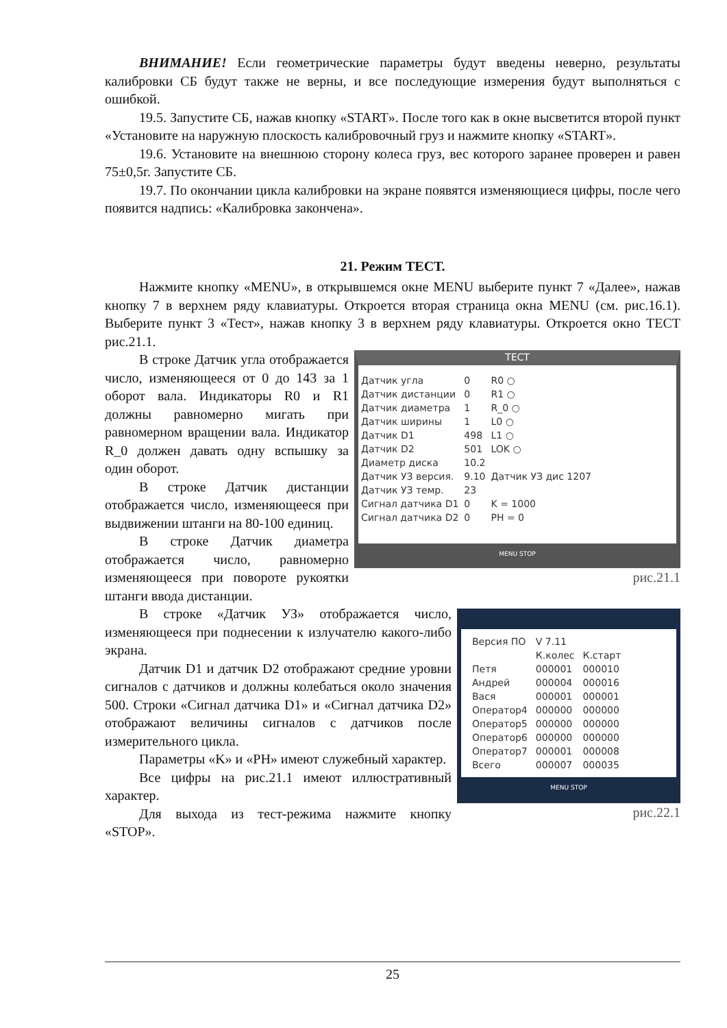ВНИМАНИЕ! Если геометрические параметры будут введены неверно, результаты калибровки СБ будут также не верны, и все последующие измерения будут выполняться с ошибкой.
19.5. Запустите СБ, нажав кнопку «START». После того как в окне высветится второй пункт «Установите на наружную плоскость калибровочный груз и нажмите кнопку «START».
19.6. Установите на внешнюю сторону колеса груз, вес которого заранее проверен и равен 75±0,5г. Запустите СБ.
19.7. По окончании цикла калибровки на экране появятся изменяющиеся цифры, после чего появится надпись: «Калибровка закончена».
21. Режим ТЕСТ.
Нажмите кнопку «MENU», в открывшемся окне MENU выберите пункт 7 «Далее», нажав кнопку 7 в верхнем ряду клавиатуры. Откроется вторая страница окна MENU (см. рис.16.1). Выберите пункт 3 «Тест», нажав кнопку 3 в верхнем ряду клавиатуры. Откроется окно ТЕСТ рис.21.1.
ТЕСТ
| Датчик угла | 0 | R0 ○ |
| Датчик дистанции | 0 | R1 ○ |
| Датчик диаметра | 1 | R_0 ○ |
| Датчик ширины | 1 | L0 ○ |
| Датчик D1 | 498 | L1 ○ |
| Датчик D2 | 501 | LOK ○ |
| Диаметр диска | 10.2 | |
| Датчик УЗ версия. | 9.10 | Датчик УЗ дис 1207 |
| Датчик УЗ темр. | 23 | |
| Сигнал датчика D1 | 0 | K = 1000 |
| Сигнал датчика D2 | 0 | PH = 0 |
MENU STOP
рис.21.1
В строке Датчик угла отображается число, изменяющееся от 0 до 143 за 1 оборот вала. Индикаторы R0 и R1 должны равномерно мигать при равномерном вращении вала. Индикатор R_0 должен давать одну вспышку за один оборот.
В строке Датчик дистанции отображается число, изменяющееся при выдвижении штанги на 80-100 единиц.
В строке Датчик диаметра отображается число, равномерно изменяющееся при повороте рукоятки штанги ввода дистанции.
| Версия ПО | V 7.11 | |
| | К.колес | К.старт |
| Петя | 000001 | 000010 |
| Андрей | 000004 | 000016 |
| Вася | 000001 | 000001 |
| Оператор4 | 000000 | 000000 |
| Оператор5 | 000000 | 000000 |
| Оператор6 | 000000 | 000000 |
| Оператор7 | 000001 | 000008 |
| Всего | 000007 | 000035 |
MENU STOP
рис.22.1
В строке «Датчик УЗ» отображается число, изменяющееся при поднесении к излучателю какого-либо экрана.
Датчик D1 и датчик D2 отображают средние уровни сигналов с датчиков и должны колебаться около значения 500. Строки «Сигнал датчика D1» и «Сигнал датчика D2» отображают величины сигналов с датчиков после измерительного цикла.
Параметры «K» и «PH» имеют служебный характер.
Все цифры на рис.21.1 имеют иллюстративный характер.
Для выхода из тест-режима нажмите кнопку «STOP».
25